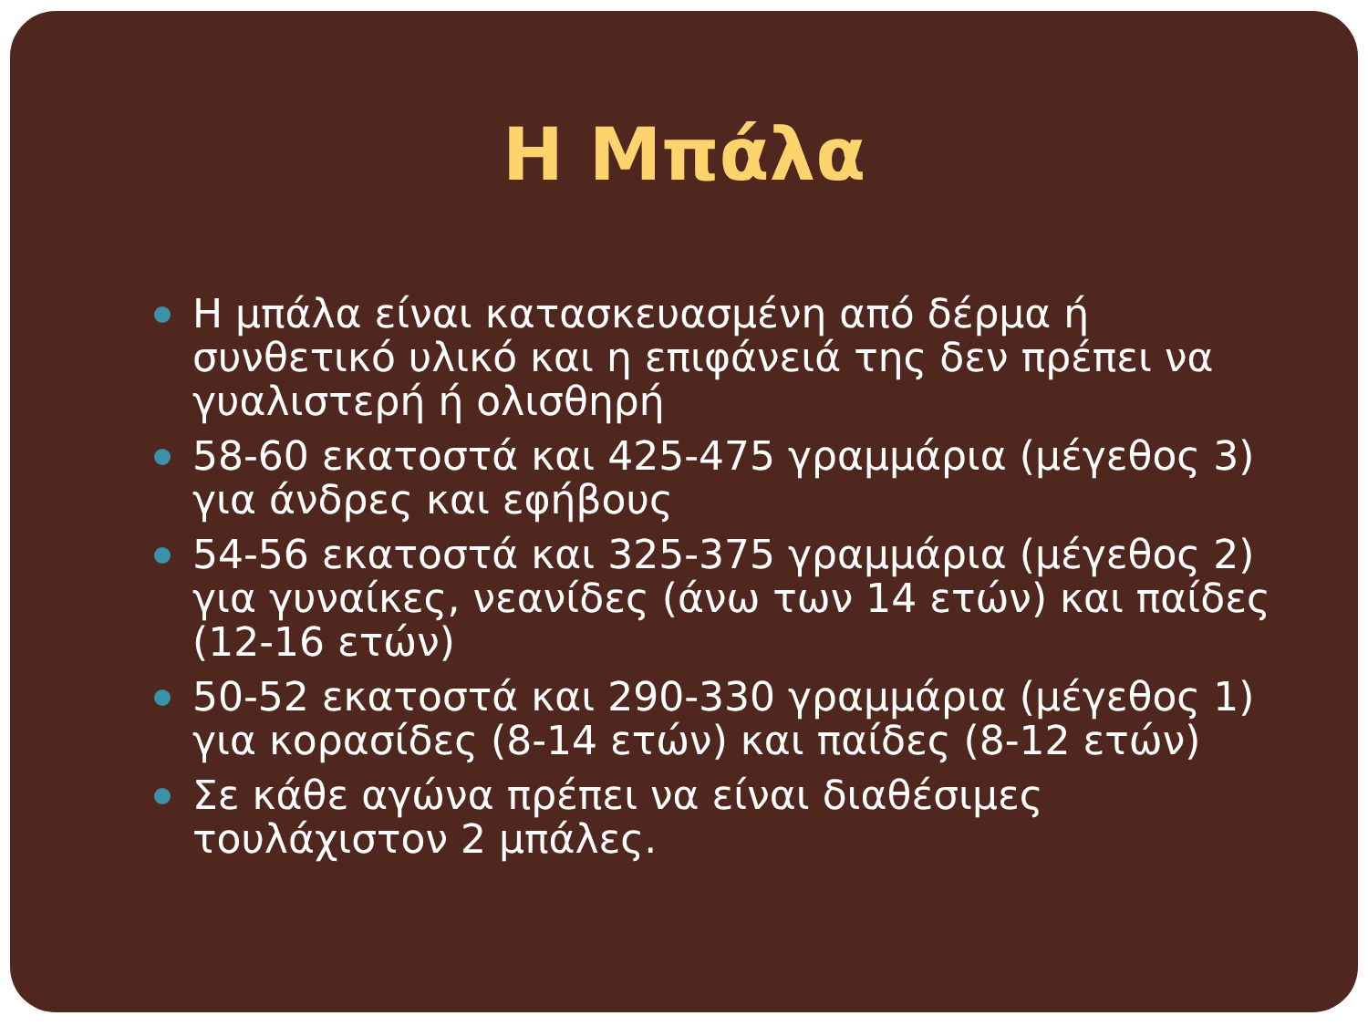Η Μπάλα
Η μπάλα είναι κατασκευασμένη από δέρμα ή συνθετικό υλικό και η επιφάνειά της δεν πρέπει να γυαλιστερή ή ολισθηρή
58-60 εκατοστά και 425-475 γραμμάρια (μέγεθος 3) για άνδρες και εφήβους
54-56 εκατοστά και 325-375 γραμμάρια (μέγεθος 2) για γυναίκες, νεανίδες (άνω των 14 ετών) και παίδες (12-16 ετών)
50-52 εκατοστά και 290-330 γραμμάρια (μέγεθος 1) για κορασίδες (8-14 ετών) και παίδες (8-12 ετών)
Σε κάθε αγώνα πρέπει να είναι διαθέσιμες τουλάχιστον 2 μπάλες.